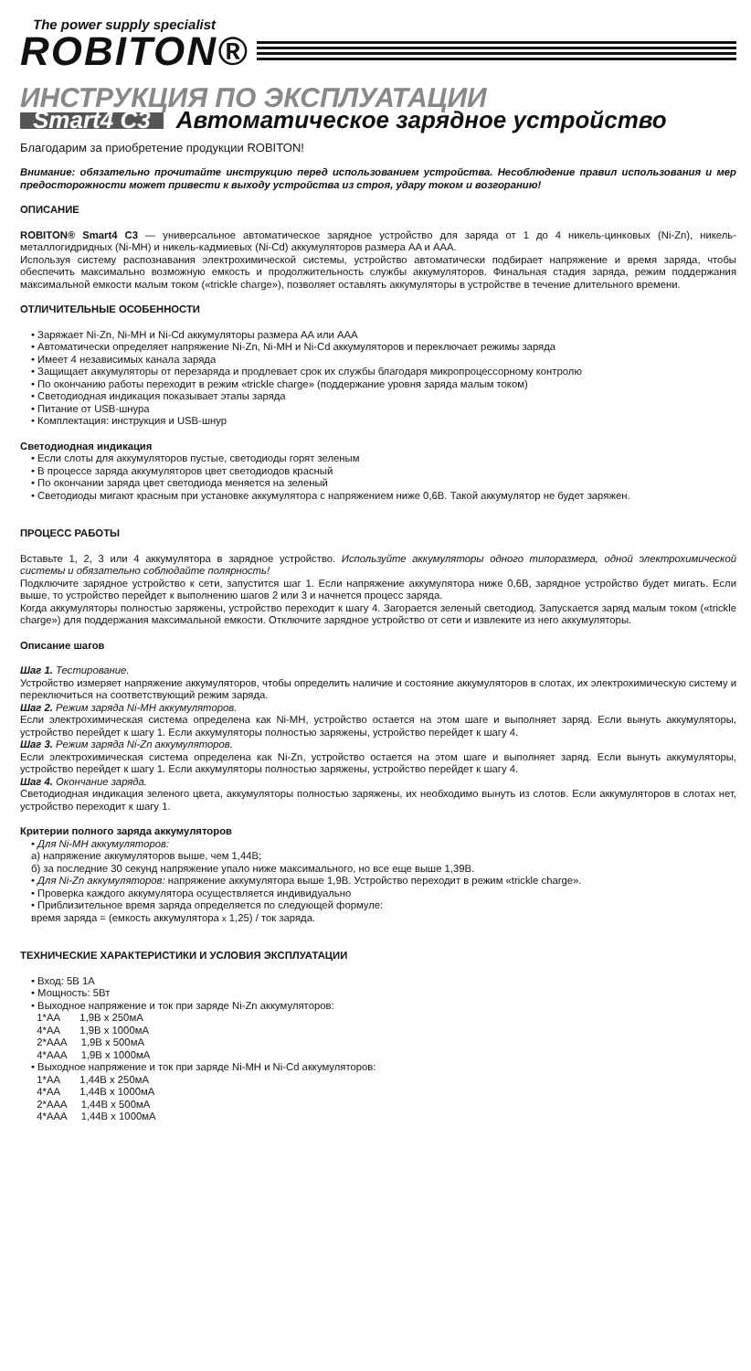The power supply specialist
ROBITON®
ИНСТРУКЦИЯ ПО ЭКСПЛУАТАЦИИ
Smart4 C3 Автоматическое зарядное устройство
Благодарим за приобретение продукции ROBITON!
Внимание: обязательно прочитайте инструкцию перед использованием устройства. Несоблюдение правил использования и мер предосторожности может привести к выходу устройства из строя, удару током и возгоранию!
ОПИСАНИЕ
ROBITON® Smart4 C3 — универсальное автоматическое зарядное устройство для заряда от 1 до 4 никель-цинковых (Ni-Zn), никель-металлогидридных (Ni-MH) и никель-кадмиевых (Ni-Cd) аккумуляторов размера AA и AAA.
Используя систему распознавания электрохимической системы, устройство автоматически подбирает напряжение и время заряда, чтобы обеспечить максимально возможную емкость и продолжительность службы аккумуляторов. Финальная стадия заряда, режим поддержания максимальной емкости малым током («trickle charge»), позволяет оставлять аккумуляторы в устройстве в течение длительного времени.
ОТЛИЧИТЕЛЬНЫЕ ОСОБЕННОСТИ
• Заряжает Ni-Zn, Ni-MH и Ni-Cd аккумуляторы размера AA или AAA
• Автоматически определяет напряжение Ni-Zn, Ni-MH и Ni-Cd аккумуляторов и переключает режимы заряда
• Имеет 4 независимых канала заряда
• Защищает аккумуляторы от перезаряда и продлевает срок их службы благодаря микропроцессорному контролю
• По окончанию работы переходит в режим «trickle charge» (поддержание уровня заряда малым током)
• Светодиодная индикация показывает этапы заряда
• Питание от USB-шнура
• Комплектация: инструкция и USB-шнур
Светодиодная индикация
• Если слоты для аккумуляторов пустые, светодиоды горят зеленым
• В процессе заряда аккумуляторов цвет светодиодов красный
• По окончании заряда цвет светодиода меняется на зеленый
• Светодиоды мигают красным при установке аккумулятора с напряжением ниже 0,6В. Такой аккумулятор не будет заряжен.
ПРОЦЕСС РАБОТЫ
Вставьте 1, 2, 3 или 4 аккумулятора в зарядное устройство. Используйте аккумуляторы одного типоразмера, одной электрохимической системы и обязательно соблюдайте полярность!
Подключите зарядное устройство к сети, запустится шаг 1. Если напряжение аккумулятора ниже 0,6В, зарядное устройство будет мигать. Если выше, то устройство перейдет к выполнению шагов 2 или 3 и начнется процесс заряда.
Когда аккумуляторы полностью заряжены, устройство переходит к шагу 4. Загорается зеленый светодиод. Запускается заряд малым током («trickle charge») для поддержания максимальной емкости. Отключите зарядное устройство от сети и извлеките из него аккумуляторы.
Описание шагов
Шаг 1. Тестирование.
Устройство измеряет напряжение аккумуляторов, чтобы определить наличие и состояние аккумуляторов в слотах, их электрохимическую систему и переключиться на соответствующий режим заряда.
Шаг 2. Режим заряда Ni-MH аккумуляторов.
Если электрохимическая система определена как Ni-MH, устройство остается на этом шаге и выполняет заряд. Если вынуть аккумуляторы, устройство перейдет к шагу 1. Если аккумуляторы полностью заряжены, устройство перейдет к шагу 4.
Шаг 3. Режим заряда Ni-Zn аккумуляторов.
Если электрохимическая система определена как Ni-Zn, устройство остается на этом шаге и выполняет заряд. Если вынуть аккумуляторы, устройство перейдет к шагу 1. Если аккумуляторы полностью заряжены, устройство перейдет к шагу 4.
Шаг 4. Окончание заряда.
Светодиодная индикация зеленого цвета, аккумуляторы полностью заряжены, их необходимо вынуть из слотов. Если аккумуляторов в слотах нет, устройство переходит к шагу 1.
Критерии полного заряда аккумуляторов
• Для Ni-MH аккумуляторов:
а) напряжение аккумуляторов выше, чем 1,44В;
б) за последние 30 секунд напряжение упало ниже максимального, но все еще выше 1,39В.
• Для Ni-Zn аккумуляторов: напряжение аккумулятора выше 1,9В. Устройство переходит в режим «trickle charge».
• Проверка каждого аккумулятора осуществляется индивидуально
• Приблизительное время заряда определяется по следующей формуле:
время заряда = (емкость аккумулятора x 1,25) / ток заряда.
ТЕХНИЧЕСКИЕ ХАРАКТЕРИСТИКИ И УСЛОВИЯ ЭКСПЛУАТАЦИИ
• Вход: 5В 1А
• Мощность: 5Вт
• Выходное напряжение и ток при заряде Ni-Zn аккумуляторов:
1*AA 1,9В x 250мА
4*AA 1,9В x 1000мА
2*AAA 1,9В x 500мА
4*AAA 1,9В x 1000мА
• Выходное напряжение и ток при заряде Ni-MH и Ni-Cd аккумуляторов:
1*AA 1,44В x 250мА
4*AA 1,44В x 1000мА
2*AAA 1,44В x 500мА
4*AAA 1,44В x 1000мА